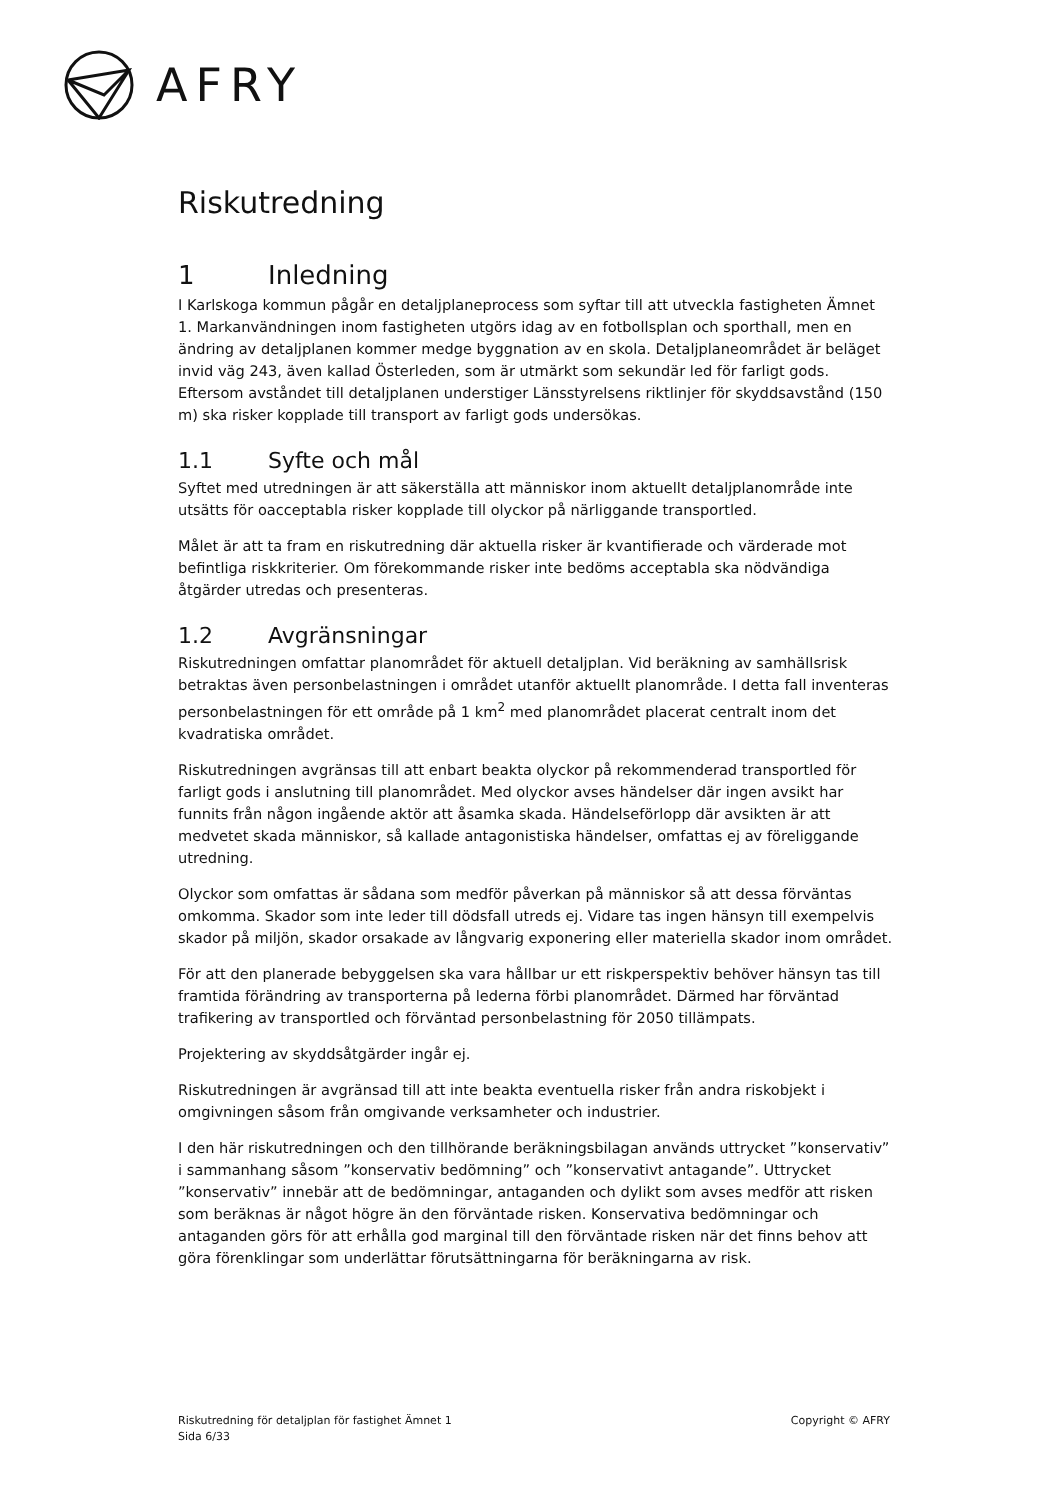AFRY
Riskutredning
1 Inledning
I Karlskoga kommun pågår en detaljplaneprocess som syftar till att utveckla fastigheten Ämnet 1. Markanvändningen inom fastigheten utgörs idag av en fotbollsplan och sporthall, men en ändring av detaljplanen kommer medge byggnation av en skola. Detaljplaneområdet är beläget invid väg 243, även kallad Österleden, som är utmärkt som sekundär led för farligt gods. Eftersom avståndet till detaljplanen understiger Länsstyrelsens riktlinjer för skyddsavstånd (150 m) ska risker kopplade till transport av farligt gods undersökas.
1.1 Syfte och mål
Syftet med utredningen är att säkerställa att människor inom aktuellt detaljplanområde inte utsätts för oacceptabla risker kopplade till olyckor på närliggande transportled.
Målet är att ta fram en riskutredning där aktuella risker är kvantifierade och värderade mot befintliga riskkriterier. Om förekommande risker inte bedöms acceptabla ska nödvändiga åtgärder utredas och presenteras.
1.2 Avgränsningar
Riskutredningen omfattar planområdet för aktuell detaljplan. Vid beräkning av samhällsrisk betraktas även personbelastningen i området utanför aktuellt planområde. I detta fall inventeras personbelastningen för ett område på 1 km<sup>2</sup> med planområdet placerat centralt inom det kvadratiska området.
Riskutredningen avgränsas till att enbart beakta olyckor på rekommenderad transportled för farligt gods i anslutning till planområdet. Med olyckor avses händelser där ingen avsikt har funnits från någon ingående aktör att åsamka skada. Händelseförlopp där avsikten är att medvetet skada människor, så kallade antagonistiska händelser, omfattas ej av föreliggande utredning.
Olyckor som omfattas är sådana som medför påverkan på människor så att dessa förväntas omkomma. Skador som inte leder till dödsfall utreds ej. Vidare tas ingen hänsyn till exempelvis skador på miljön, skador orsakade av långvarig exponering eller materiella skador inom området.
För att den planerade bebyggelsen ska vara hållbar ur ett riskperspektiv behöver hänsyn tas till framtida förändring av transporterna på lederna förbi planområdet. Därmed har förväntad trafikering av transportled och förväntad personbelastning för 2050 tillämpats.
Projektering av skyddsåtgärder ingår ej.
Riskutredningen är avgränsad till att inte beakta eventuella risker från andra riskobjekt i omgivningen såsom från omgivande verksamheter och industrier.
I den här riskutredningen och den tillhörande beräkningsbilagan används uttrycket ”konservativ” i sammanhang såsom ”konservativ bedömning” och ”konservativt antagande”. Uttrycket ”konservativ” innebär att de bedömningar, antaganden och dylikt som avses medför att risken som beräknas är något högre än den förväntade risken. Konservativa bedömningar och antaganden görs för att erhålla god marginal till den förväntade risken när det finns behov att göra förenklingar som underlättar förutsättningarna för beräkningarna av risk.
Riskutredning för detaljplan för fastighet Ämnet 1
Sida 6/33
Copyright © AFRY